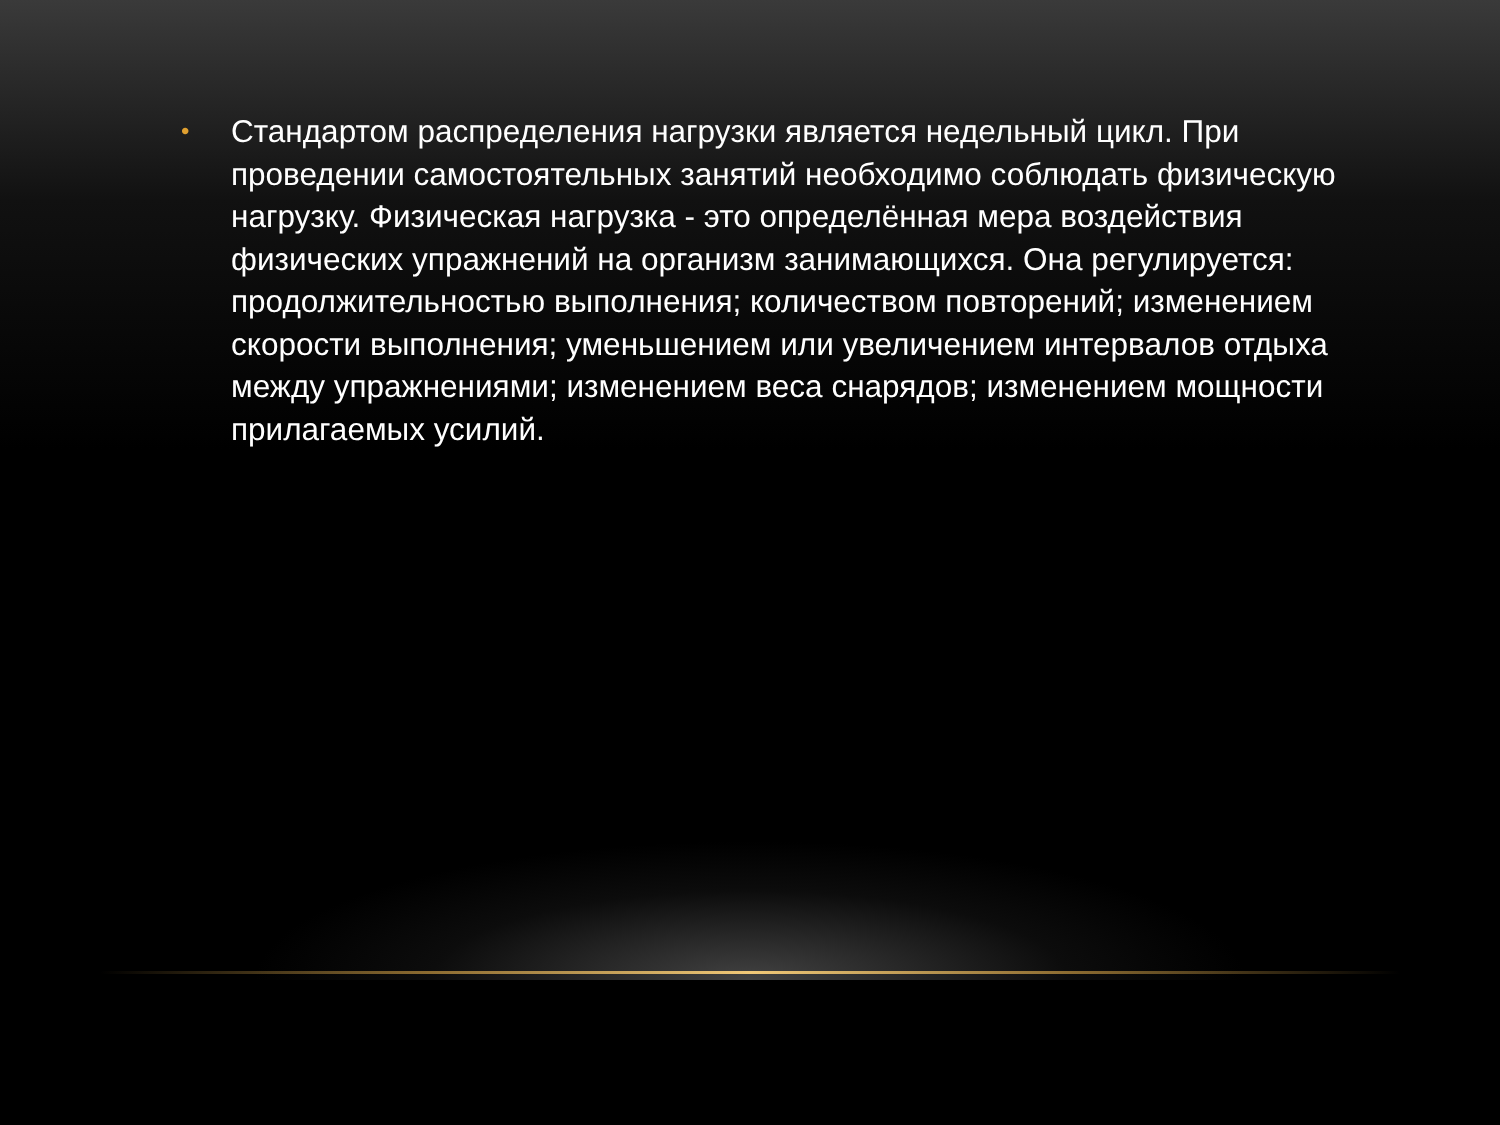• Стандартом распределения нагрузки является недельный цикл. При проведении самостоятельных занятий необходимо соблюдать физическую нагрузку. Физическая нагрузка - это определённая мера воздействия физических упражнений на организм занимающихся. Она регулируется: продолжительностью выполнения; количеством повторений; изменением скорости выполнения; уменьшением или увеличением интервалов отдыха между упражнениями; изменением веса снарядов; изменением мощности прилагаемых усилий.